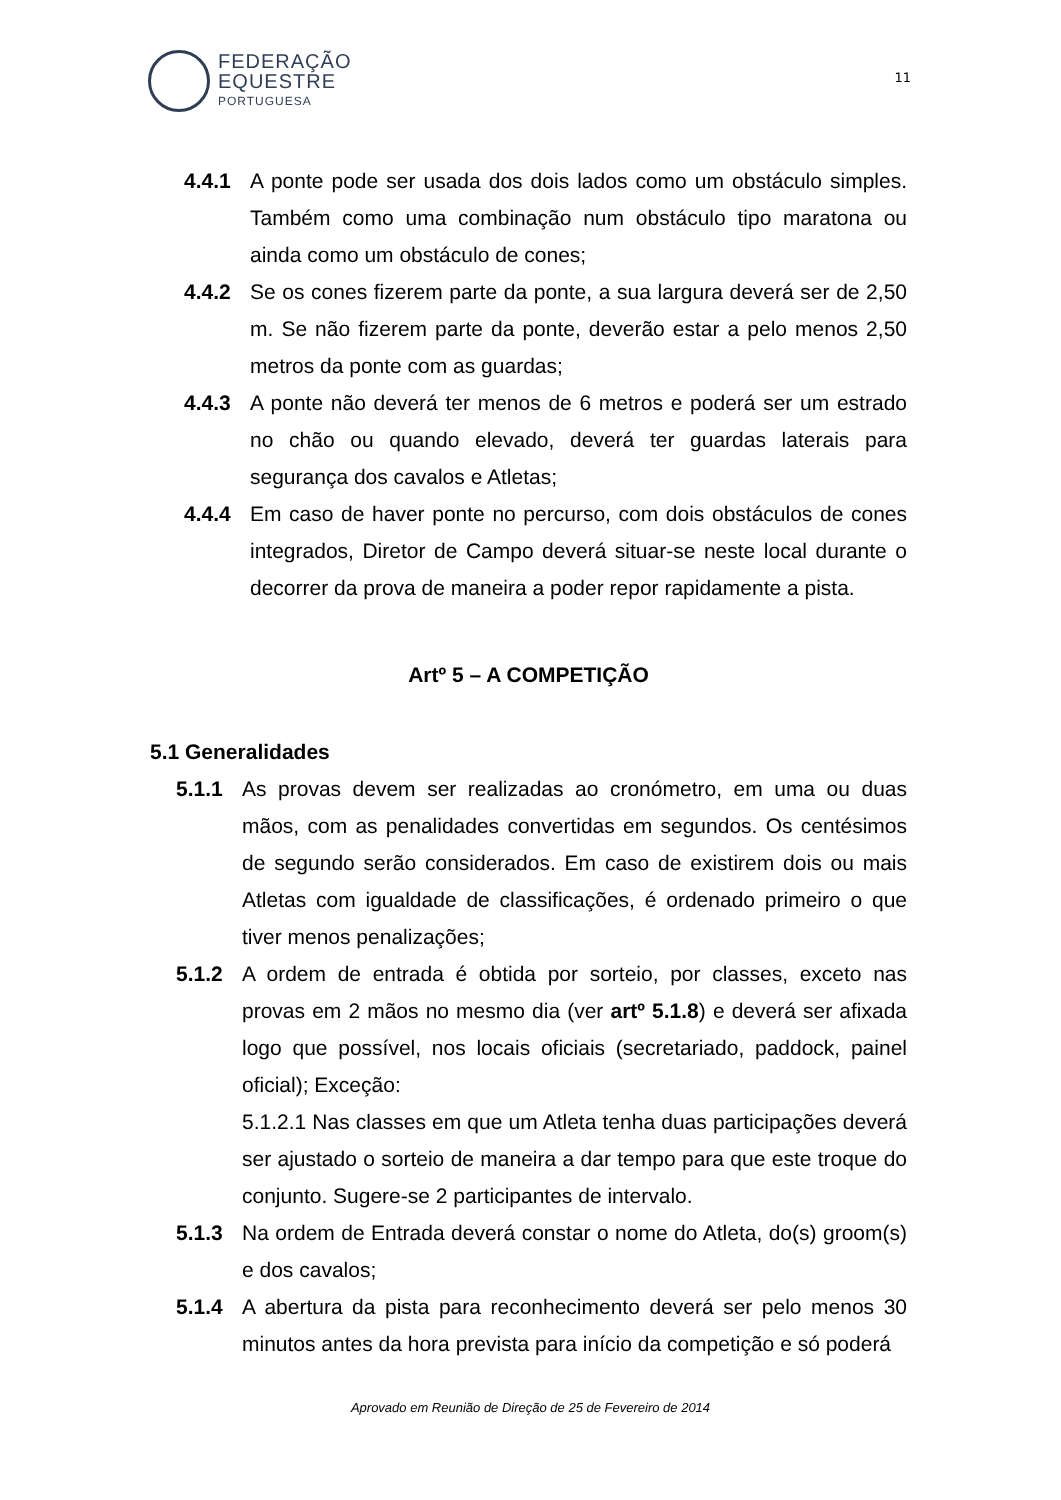FEDERAÇÃO
EQUESTRE
PORTUGUESA
11
4.4.1 A ponte pode ser usada dos dois lados como um obstáculo simples. Também como uma combinação num obstáculo tipo maratona ou ainda como um obstáculo de cones;
4.4.2 Se os cones fizerem parte da ponte, a sua largura deverá ser de 2,50 m. Se não fizerem parte da ponte, deverão estar a pelo menos 2,50 metros da ponte com as guardas;
4.4.3 A ponte não deverá ter menos de 6 metros e poderá ser um estrado no chão ou quando elevado, deverá ter guardas laterais para segurança dos cavalos e Atletas;
4.4.4 Em caso de haver ponte no percurso, com dois obstáculos de cones integrados, Diretor de Campo deverá situar-se neste local durante o decorrer da prova de maneira a poder repor rapidamente a pista.
Artº 5 – A COMPETIÇÃO
5.1 Generalidades
5.1.1 As provas devem ser realizadas ao cronómetro, em uma ou duas mãos, com as penalidades convertidas em segundos. Os centésimos de segundo serão considerados. Em caso de existirem dois ou mais Atletas com igualdade de classificações, é ordenado primeiro o que tiver menos penalizações;
5.1.2 A ordem de entrada é obtida por sorteio, por classes, exceto nas provas em 2 mãos no mesmo dia (ver artº 5.1.8) e deverá ser afixada logo que possível, nos locais oficiais (secretariado, paddock, painel oficial); Exceção:
5.1.2.1 Nas classes em que um Atleta tenha duas participações deverá ser ajustado o sorteio de maneira a dar tempo para que este troque do conjunto. Sugere-se 2 participantes de intervalo.
5.1.3 Na ordem de Entrada deverá constar o nome do Atleta, do(s) groom(s) e dos cavalos;
5.1.4 A abertura da pista para reconhecimento deverá ser pelo menos 30 minutos antes da hora prevista para início da competição e só poderá
Aprovado em Reunião de Direção de 25 de Fevereiro de 2014